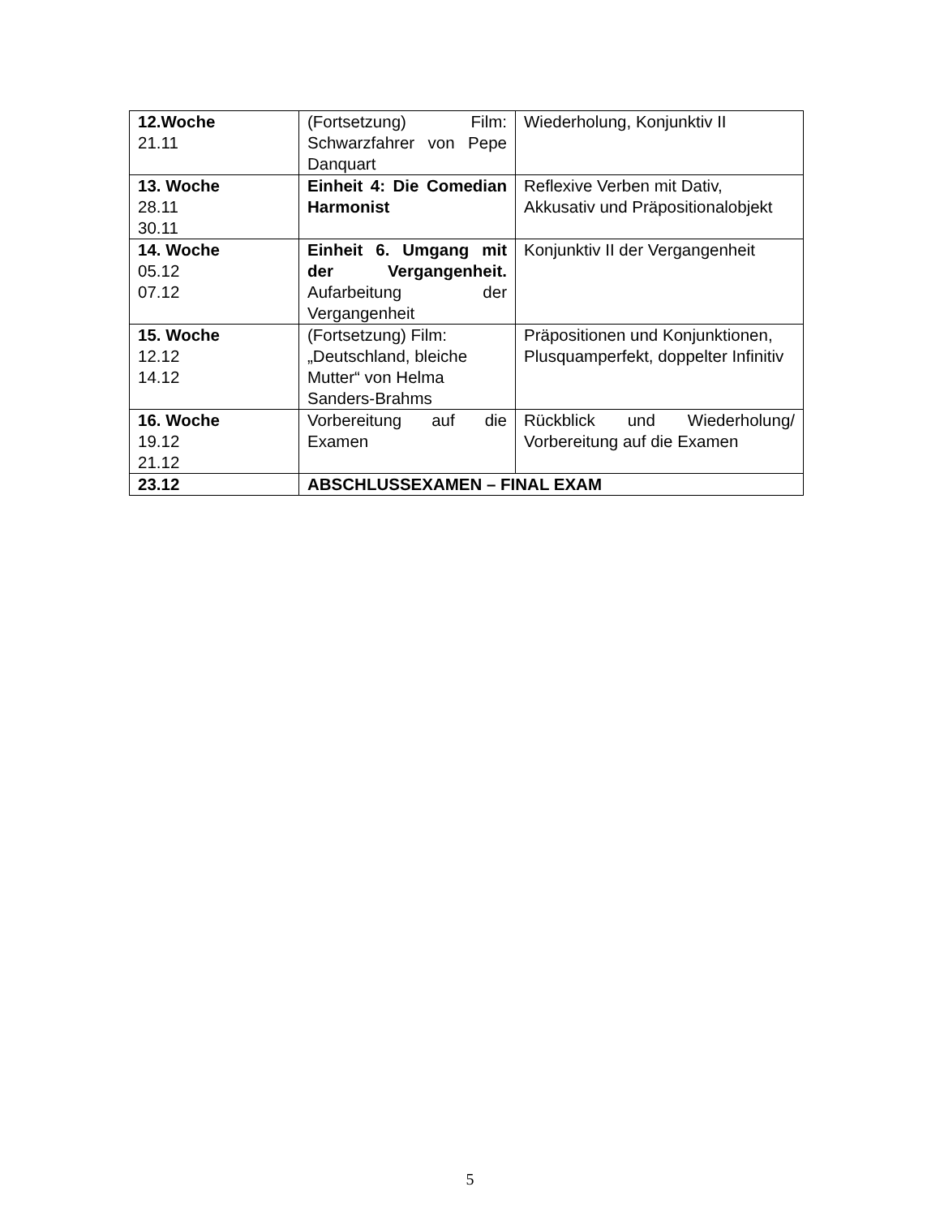| 12.Woche 21.11 | (Fortsetzung) Film: Schwarzfahrer von Pepe Danquart | Wiederholung, Konjunktiv II |
| 13. Woche 28.11 30.11 | Einheit 4: Die Comedian Harmonist | Reflexive Verben mit Dativ, Akkusativ und Präpositionalobjekt |
| 14. Woche 05.12 07.12 | Einheit 6. Umgang mit der Vergangenheit. Aufarbeitung der Vergangenheit | Konjunktiv II der Vergangenheit |
| 15. Woche 12.12 14.12 | (Fortsetzung) Film: „Deutschland, bleiche Mutter“ von Helma Sanders-Brahms | Präpositionen und Konjunktionen, Plusquamperfekt, doppelter Infinitiv |
| 16. Woche 19.12 21.12 | Vorbereitung auf die Examen | Rückblick und Wiederholung/ Vorbereitung auf die Examen |
| 23.12 | ABSCHLUSSEXAMEN – FINAL EXAM | |
5